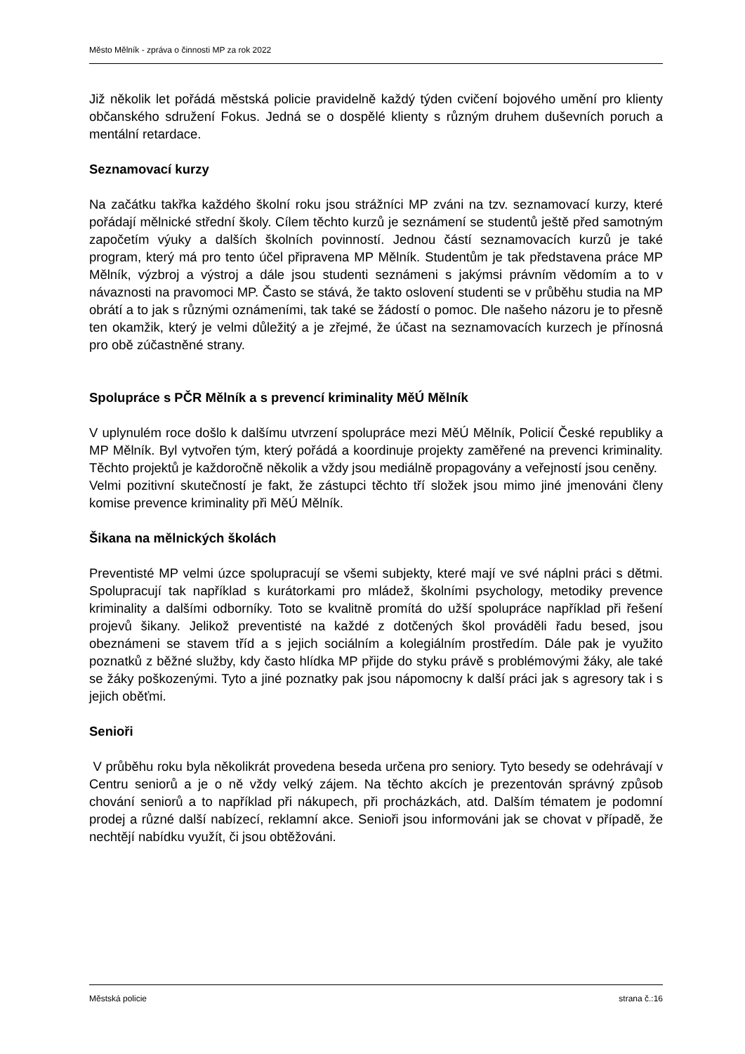Město Mělník - zpráva o činnosti MP za rok 2022
Již několik let pořádá městská policie pravidelně každý týden cvičení bojového umění pro klienty občanského sdružení Fokus. Jedná se o dospělé klienty s různým druhem duševních poruch a mentální retardace.
Seznamovací kurzy
Na začátku takřka každého školní roku jsou strážníci MP zváni na tzv. seznamovací kurzy, které pořádají mělnické střední školy. Cílem těchto kurzů je seznámení se studentů ještě před samotným započetím výuky a dalších školních povinností. Jednou částí seznamovacích kurzů je také program, který má pro tento účel připravena MP Mělník. Studentům je tak představena práce MP Mělník, výzbroj a výstroj a dále jsou studenti seznámeni s jakýmsi právním vědomím a to v návaznosti na pravomoci MP. Často se stává, že takto oslovení studenti se v průběhu studia na MP obrátí a to jak s různými oznámeními, tak také se žádostí o pomoc. Dle našeho názoru je to přesně ten okamžik, který je velmi důležitý a je zřejmé, že účast na seznamovacích kurzech je přínosná pro obě zúčastněné strany.
Spolupráce s PČR Mělník a s prevencí kriminality MěÚ Mělník
V uplynulém roce došlo k dalšímu utvrzení spolupráce mezi MěÚ Mělník, Policií České republiky a MP Mělník. Byl vytvořen tým, který pořádá a koordinuje projekty zaměřené na prevenci kriminality. Těchto projektů je každoročně několik a vždy jsou mediálně propagovány a veřejností jsou ceněny.
Velmi pozitivní skutečností je fakt, že zástupci těchto tří složek jsou mimo jiné jmenováni členy komise prevence kriminality při MěÚ Mělník.
Šikana na mělnických školách
Preventisté MP velmi úzce spolupracují se všemi subjekty, které mají ve své náplni práci s dětmi. Spolupracují tak například s kurátorkami pro mládež, školními psychology, metodiky prevence kriminality a dalšími odborníky. Toto se kvalitně promítá do užší spolupráce například při řešení projevů šikany. Jelikož preventisté na každé z dotčených škol prováděli řadu besed, jsou obeznámeni se stavem tříd a s jejich sociálním a kolegiálním prostředím. Dále pak je využito poznatků z běžné služby, kdy často hlídka MP přijde do styku právě s problémovými žáky, ale také se žáky poškozenými. Tyto a jiné poznatky pak jsou nápomocny k další práci jak s agresory tak i s jejich oběťmi.
Senioři
V průběhu roku byla několikrát provedena beseda určena pro seniory. Tyto besedy se odehrávají v Centru seniorů a je o ně vždy velký zájem. Na těchto akcích je prezentován správný způsob chování seniorů a to například při nákupech, při procházkách, atd. Dalším tématem je podomní prodej a různé další nabízecí, reklamní akce. Senioři jsou informováni jak se chovat v případě, že nechtějí nabídku využít, či jsou obtěžováni.
Městská policie strana č.:16